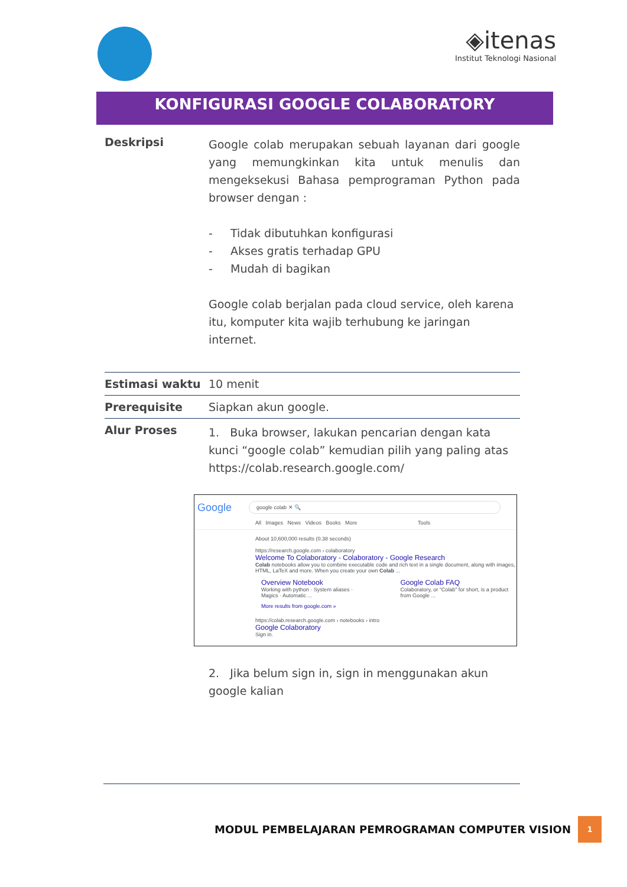◈itenas
Institut Teknologi Nasional
KONFIGURASI GOOGLE COLABORATORY
| Deskripsi | Google colab merupakan sebuah layanan dari google yang memungkinkan kita untuk menulis dan mengeksekusi Bahasa pemprograman Python pada browser dengan : - Tidak dibutuhkan konfigurasi - Akses gratis terhadap GPU - Mudah di bagikan Google colab berjalan pada cloud service, oleh karena itu, komputer kita wajib terhubung ke jaringan internet. |
| Estimasi waktu | 10 menit |
| Prerequisite | Siapkan akun google. |
| Alur Proses | 1. Buka browser, lakukan pencarian dengan kata kunci “google colab” kemudian pilih yang paling atas https://colab.research.google.com/ Google google colab ✕ 🔍 All Images News Videos Books More Tools About 10,600,000 results (0.38 seconds) https://research.google.com › colaboratory Welcome To Colaboratory - Colaboratory - Google Research Colab notebooks allow you to combine executable code and rich text in a single document, along with images, HTML, LaTeX and more. When you create your own Colab ... Overview Notebook Working with python · System aliases · Magics · Automatic ... Google Colab FAQ Colaboratory, or “Colab” for short, is a product from Google ... More results from google.com » https://colab.research.google.com › notebooks › intro Google Colaboratory Sign in. 2. Jika belum sign in, sign in menggunakan akun google kalian |
MODUL PEMBELAJARAN PEMROGRAMAN COMPUTER VISION 1